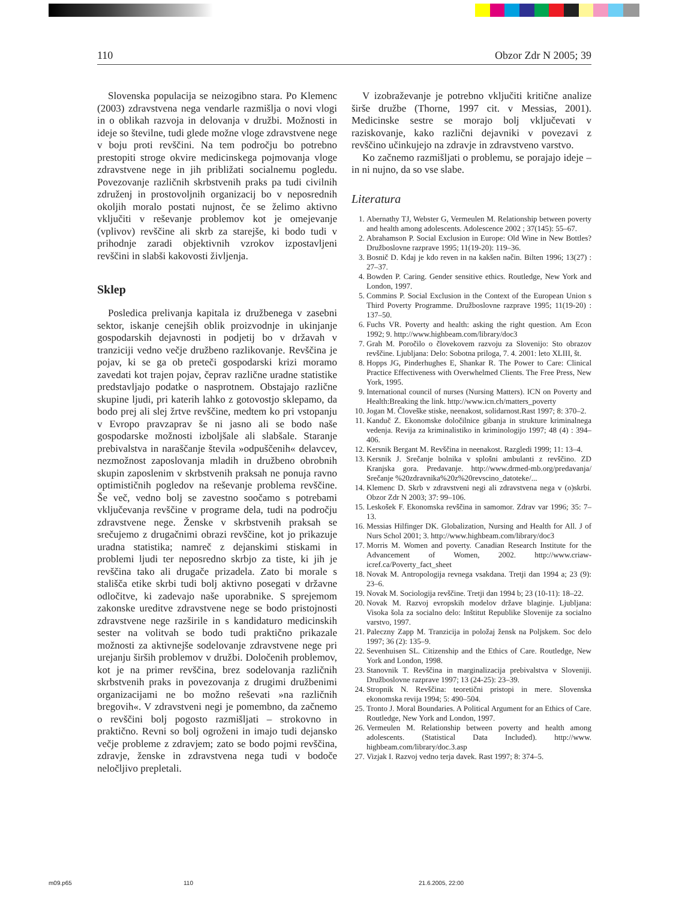110 Obzor Zdr N 2005; 39
Slovenska populacija se neizogibno stara. Po Klemenc (2003) zdravstvena nega vendarle razmišlja o novi vlogi in o oblikah razvoja in delovanja v družbi. Možnosti in ideje so številne, tudi glede možne vloge zdravstvene nege v boju proti revščini. Na tem področju bo potrebno prestopiti stroge okvire medicinskega pojmovanja vloge zdravstvene nege in jih približati socialnemu pogledu. Povezovanje različnih skrbstvenih praks pa tudi civilnih združenj in prostovoljnih organizacij bo v neposrednih okoljih moralo postati nujnost, če se želimo aktivno vključiti v reševanje problemov kot je omejevanje (vplivov) revščine ali skrb za starejše, ki bodo tudi v prihodnje zaradi objektivnih vzrokov izpostavljeni revščini in slabši kakovosti življenja.
Sklep
Posledica prelivanja kapitala iz družbenega v zasebni sektor, iskanje cenejših oblik proizvodnje in ukinjanje gospodarskih dejavnosti in podjetij bo v državah v tranziciji vedno večje družbeno razlikovanje. Revščina je pojav, ki se ga ob preteči gospodarski krizi moramo zavedati kot trajen pojav, čeprav različne uradne statistike predstavljajo podatke o nasprotnem. Obstajajo različne skupine ljudi, pri katerih lahko z gotovostjo sklepamo, da bodo prej ali slej žrtve revščine, medtem ko pri vstopanju v Evropo pravzaprav še ni jasno ali se bodo naše gospodarske možnosti izboljšale ali slabšale. Staranje prebivalstva in naraščanje števila »odpuščenih« delavcev, nezmožnost zaposlovanja mladih in družbeno obrobnih skupin zaposlenim v skrbstvenih praksah ne ponuja ravno optimističnih pogledov na reševanje problema revščine. Še več, vedno bolj se zavestno soočamo s potrebami vključevanja revščine v programe dela, tudi na področju zdravstvene nege. Ženske v skrbstvenih praksah se srečujemo z drugačnimi obrazi revščine, kot jo prikazuje uradna statistika; namreč z dejanskimi stiskami in problemi ljudi ter neposredno skrbjo za tiste, ki jih je revščina tako ali drugače prizadela. Zato bi morale s stališča etike skrbi tudi bolj aktivno posegati v državne odločitve, ki zadevajo naše uporabnike. S sprejemom zakonske ureditve zdravstvene nege se bodo pristojnosti zdravstvene nege razširile in s kandidaturo medicinskih sester na volitvah se bodo tudi praktično prikazale možnosti za aktivnejše sodelovanje zdravstvene nege pri urejanju širših problemov v družbi. Določenih problemov, kot je na primer revščina, brez sodelovanja različnih skrbstvenih praks in povezovanja z drugimi družbenimi organizacijami ne bo možno reševati »na različnih bregovih«. V zdravstveni negi je pomembno, da začnemo o revščini bolj pogosto razmišljati – strokovno in praktično. Revni so bolj ogroženi in imajo tudi dejansko večje probleme z zdravjem; zato se bodo pojmi revščina, zdravje, ženske in zdravstvena nega tudi v bodoče neločljivo prepletali.
V izobraževanje je potrebno vključiti kritične analize širše družbe (Thorne, 1997 cit. v Messias, 2001). Medicinske sestre se morajo bolj vključevati v raziskovanje, kako različni dejavniki v povezavi z revščino učinkujejo na zdravje in zdravstveno varstvo.
Ko začnemo razmišljati o problemu, se porajajo ideje – in ni nujno, da so vse slabe.
Literatura
1. Abernathy TJ, Webster G, Vermeulen M. Relationship between poverty and health among adolescents. Adolescence 2002 ; 37(145): 55–67.
2. Abrahamson P. Social Exclusion in Europe: Old Wine in New Bottles? Družboslovne razprave 1995; 11(19-20): 119–36.
3. Bosnič D. Kdaj je kdo reven in na kakšen način. Bilten 1996; 13(27) : 27–37.
4. Bowden P. Caring. Gender sensitive ethics. Routledge, New York and London, 1997.
5. Commins P. Social Exclusion in the Context of the European Union s Third Poverty Programme. Družboslovne razprave 1995; 11(19-20) : 137–50.
6. Fuchs VR. Poverty and health: asking the right question. Am Econ 1992; 9. http://www.highbeam.com/library/doc3
7. Grah M. Poročilo o človekovem razvoju za Slovenijo: Sto obrazov revščine. Ljubljana: Delo: Sobotna priloga, 7. 4. 2001: leto XLIII, št.
8. Hopps JG, Pinderhughes E, Shankar R. The Power to Care: Clinical Practice Effectiveness with Overwhelmed Clients. The Free Press, New York, 1995.
9. International council of nurses (Nursing Matters). ICN on Poverty and Health:Breaking the link. http://www.icn.ch/matters_poverty
10. Jogan M. Človeške stiske, neenakost, solidarnost.Rast 1997; 8: 370–2.
11. Kanduč Z. Ekonomske določilnice gibanja in strukture kriminalnega vedenja. Revija za kriminalistiko in kriminologijo 1997; 48 (4) : 394–406.
12. Kersnik Bergant M. Revščina in neenakost. Razgledi 1999; 11: 13–4.
13. Kersnik J. Srečanje bolnika v splošni ambulanti z revščino. ZD Kranjska gora. Predavanje. http://www.drmed-mb.org/predavanja/ Srečanje %20zdravnika%20z%20revscino_datoteke/...
14. Klemenc D. Skrb v zdravstveni negi ali zdravstvena nega v (o)skrbi. Obzor Zdr N 2003; 37: 99–106.
15. Leskošek F. Ekonomska revščina in samomor. Zdrav var 1996; 35: 7–13.
16. Messias Hilfinger DK. Globalization, Nursing and Health for All. J of Nurs Schol 2001; 3. http://www.highbeam.com/library/doc3
17. Morris M. Women and poverty. Canadian Research Institute for the Advancement of Women, 2002. http://www.criaw-icref.ca/Poverty_fact_sheet
18. Novak M. Antropologija revnega vsakdana. Tretji dan 1994 a; 23 (9): 23–6.
19. Novak M. Sociologija revščine. Tretji dan 1994 b; 23 (10-11): 18–22.
20. Novak M. Razvoj evropskih modelov države blaginje. Ljubljana: Visoka šola za socialno delo: Inštitut Republike Slovenije za socialno varstvo, 1997.
21. Paleczny Zapp M. Tranzicija in položaj žensk na Poljskem. Soc delo 1997; 36 (2): 135–9.
22. Sevenhuisen SL. Citizenship and the Ethics of Care. Routledge, New York and London, 1998.
23. Stanovnik T. Revščina in marginalizacija prebivalstva v Sloveniji. Družboslovne razprave 1997; 13 (24-25): 23–39.
24. Stropnik N. Revščina: teoretični pristopi in mere. Slovenska ekonomska revija 1994; 5: 490–504.
25. Tronto J. Moral Boundaries. A Political Argument for an Ethics of Care. Routledge, New York and London, 1997.
26. Vermeulen M. Relationship between poverty and health among adolescents. (Statistical Data Included). http://www. highbeam.com/library/doc.3.asp
27. Vizjak I. Razvoj vedno terja davek. Rast 1997; 8: 374–5.
m09.p65 110 21.6.2005, 22:00